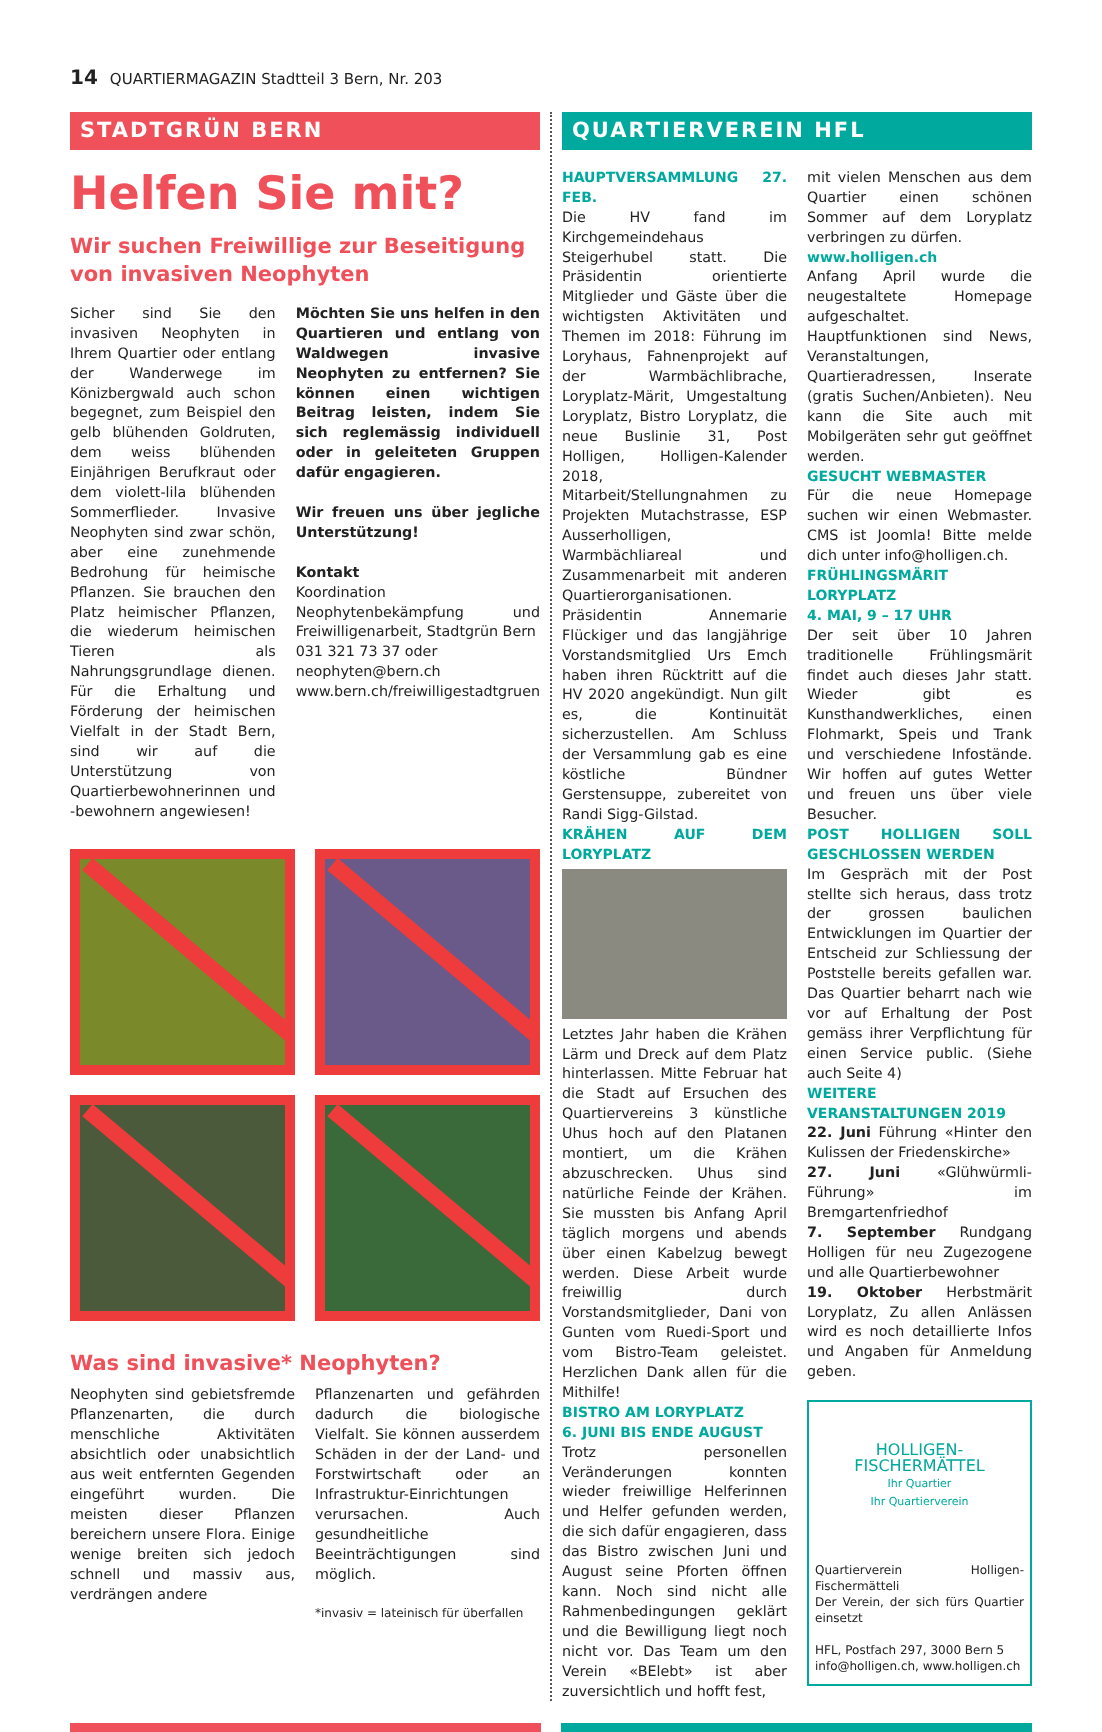14 QUARTIERMAGAZIN Stadtteil 3 Bern, Nr. 203
STADTGRÜN BERN
Helfen Sie mit?
Wir suchen Freiwillige zur Beseitigung von invasiven Neophyten
Sicher sind Sie den invasiven Neophyten in Ihrem Quartier oder entlang der Wanderwege im Könizbergwald auch schon begegnet, zum Beispiel den gelb blühenden Goldruten, dem weiss blühenden Einjährigen Berufkraut oder dem violett-lila blühenden Sommerflieder. Invasive Neophyten sind zwar schön, aber eine zunehmende Bedrohung für heimische Pflanzen. Sie brauchen den Platz heimischer Pflanzen, die wiederum heimischen Tieren als Nahrungsgrundlage dienen. Für die Erhaltung und Förderung der heimischen Vielfalt in der Stadt Bern, sind wir auf die Unterstützung von Quartierbewohnerinnen und -bewohnern angewiesen!
Möchten Sie uns helfen in den Quartieren und entlang von Waldwegen invasive Neophyten zu entfernen? Sie können einen wichtigen Beitrag leisten, indem Sie sich reglemässig individuell oder in geleiteten Gruppen dafür engagieren.
Wir freuen uns über jegliche Unterstützung!
Kontakt
Koordination Neophytenbekämpfung und Freiwilligenarbeit, Stadtgrün Bern
031 321 73 37 oder
neophyten@bern.ch
www.bern.ch/freiwilligestadtgruen
Was sind invasive* Neophyten?
Neophyten sind gebietsfremde Pflanzenarten, die durch menschliche Aktivitäten absichtlich oder unabsichtlich aus weit entfernten Gegenden eingeführt wurden. Die meisten dieser Pflanzen bereichern unsere Flora. Einige wenige breiten sich jedoch schnell und massiv aus, verdrängen andere
Pflanzenarten und gefährden dadurch die biologische Vielfalt. Sie können ausserdem Schäden in der der Land- und Forstwirtschaft oder an Infrastruktur-Einrichtungen verursachen. Auch gesundheitliche Beeinträchtigungen sind möglich.
*invasiv = lateinisch für überfallen
QUARTIERVEREIN HFL
HAUPTVERSAMMLUNG 27. FEB.
Die HV fand im Kirchgemeindehaus Steigerhubel statt. Die Präsidentin orientierte Mitglieder und Gäste über die wichtigsten Aktivitäten und Themen im 2018: Führung im Loryhaus, Fahnenprojekt auf der Warmbächlibrache, Loryplatz-Märit, Umgestaltung Loryplatz, Bistro Loryplatz, die neue Buslinie 31, Post Holligen, Holligen-Kalender 2018, Mitarbeit/Stellungnahmen zu Projekten Mutachstrasse, ESP Ausserholligen, Warmbächliareal und Zusammenarbeit mit anderen Quartierorganisationen. Präsidentin Annemarie Flückiger und das langjährige Vorstandsmitglied Urs Emch haben ihren Rücktritt auf die HV 2020 angekündigt. Nun gilt es, die Kontinuität sicherzustellen. Am Schluss der Versammlung gab es eine köstliche Bündner Gerstensuppe, zubereitet von Randi Sigg-Gilstad.
KRÄHEN AUF DEM LORYPLATZ
Letztes Jahr haben die Krähen Lärm und Dreck auf dem Platz hinterlassen. Mitte Februar hat die Stadt auf Ersuchen des Quartiervereins 3 künstliche Uhus hoch auf den Platanen montiert, um die Krähen abzuschrecken. Uhus sind natürliche Feinde der Krähen. Sie mussten bis Anfang April täglich morgens und abends über einen Kabelzug bewegt werden. Diese Arbeit wurde freiwillig durch Vorstandsmitglieder, Dani von Gunten vom Ruedi-Sport und vom Bistro-Team geleistet. Herzlichen Dank allen für die Mithilfe!
BISTRO AM LORYPLATZ
6. JUNI BIS ENDE AUGUST
Trotz personellen Veränderungen konnten wieder freiwillige Helferinnen und Helfer gefunden werden, die sich dafür engagieren, dass das Bistro zwischen Juni und August seine Pforten öffnen kann. Noch sind nicht alle Rahmenbedingungen geklärt und die Bewilligung liegt noch nicht vor. Das Team um den Verein «BElebt» ist aber zuversichtlich und hofft fest,
mit vielen Menschen aus dem Quartier einen schönen Sommer auf dem Loryplatz verbringen zu dürfen.
www.holligen.ch
Anfang April wurde die neugestaltete Homepage aufgeschaltet. Hauptfunktionen sind News, Veranstaltungen, Quartieradressen, Inserate (gratis Suchen/Anbieten). Neu kann die Site auch mit Mobilgeräten sehr gut geöffnet werden.
GESUCHT WEBMASTER
Für die neue Homepage suchen wir einen Webmaster. CMS ist Joomla! Bitte melde dich unter info@holligen.ch.
FRÜHLINGSMÄRIT LORYPLATZ
4. MAI, 9 – 17 UHR
Der seit über 10 Jahren traditionelle Frühlingsmärit findet auch dieses Jahr statt. Wieder gibt es Kunsthandwerkliches, einen Flohmarkt, Speis und Trank und verschiedene Infostände. Wir hoffen auf gutes Wetter und freuen uns über viele Besucher.
POST HOLLIGEN SOLL GESCHLOSSEN WERDEN
Im Gespräch mit der Post stellte sich heraus, dass trotz der grossen baulichen Entwicklungen im Quartier der Entscheid zur Schliessung der Poststelle bereits gefallen war. Das Quartier beharrt nach wie vor auf Erhaltung der Post gemäss ihrer Verpflichtung für einen Service public. (Siehe auch Seite 4)
WEITERE VERANSTALTUNGEN 2019
22. Juni Führung «Hinter den Kulissen der Friedenskirche»
27. Juni «Glühwürmli-Führung» im Bremgartenfriedhof
7. September Rundgang Holligen für neu Zugezogene und alle Quartierbewohner
19. Oktober Herbstmärit Loryplatz, Zu allen Anlässen wird es noch detaillierte Infos und Angaben für Anmeldung geben.
HOLLIGEN-
FISCHERMÄTTEL
Ihr Quartier
Ihr Quartierverein
Quartierverein Holligen-Fischermätteli
Der Verein, der sich fürs Quartier einsetzt
HFL, Postfach 297, 3000 Bern 5
info@holligen.ch, www.holligen.ch